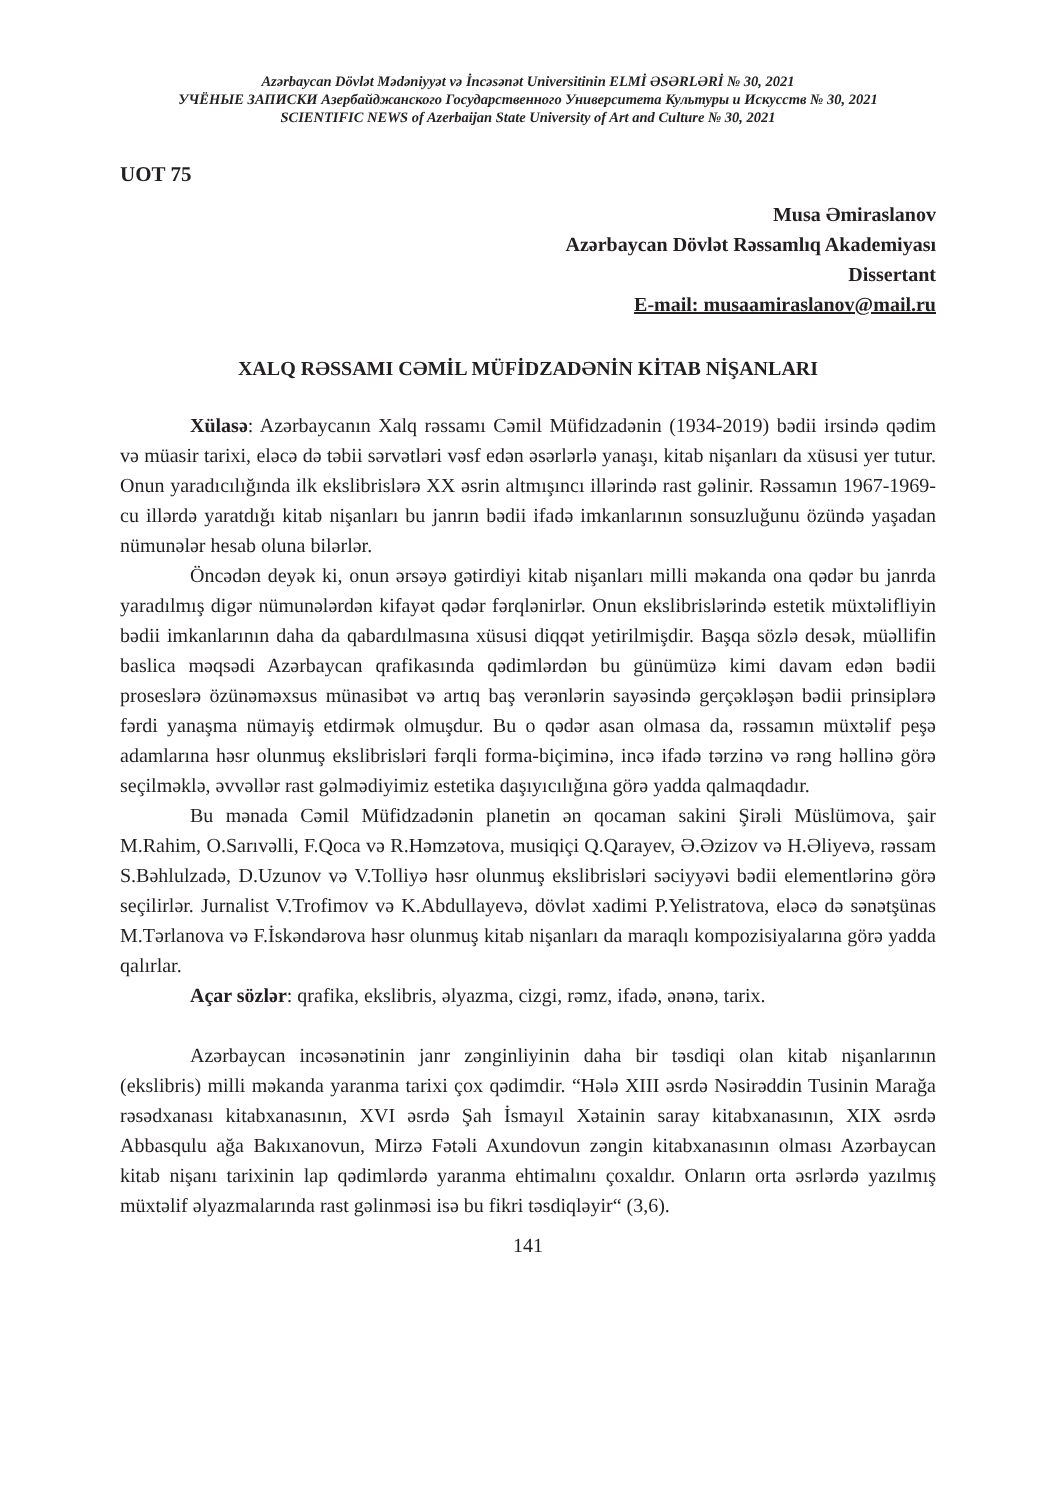Azərbaycan Dövlət Mədəniyyət və İncəsənət Universitinin ELMİ ƏSƏRLƏRİ № 30, 2021
УЧЁНЫЕ ЗАПИСКИ Азербайджанского Государственного Университета Культуры и Искусств № 30, 2021
SCIENTIFIC NEWS of Azerbaijan State University of Art and Culture № 30, 2021
UOT 75
Musa Əmiraslanov
Azərbaycan Dövlət Rəssamlıq Akademiyası
Dissertant
E-mail: musaamiraslanov@mail.ru
XALQ RƏSSAMI CƏMİL MÜFİDZADƏNİN KİTAB NİŞANLARI
Xülasə: Azərbaycanın Xalq rəssamı Cəmil Müfidzadənin (1934-2019) bədii irsində qədim və müasir tarixi, eləcə də təbii sərvətləri vəsf edən əsərlərlə yanaşı, kitab nişanları da xüsusi yer tutur. Onun yaradıcılığında ilk ekslibrislərə XX əsrin altmışıncı illərində rast gəlinir. Rəssamın 1967-1969-cu illərdə yaratdığı kitab nişanları bu janrın bədii ifadə imkanlarının sonsuzluğunu özündə yaşadan nümunələr hesab oluna bilərlər.
Öncədən deyək ki, onun ərsəyə gətirdiyi kitab nişanları milli məkanda ona qədər bu janrda yaradılmış digər nümunələrdən kifayət qədər fərqlənirlər. Onun ekslibrislərində estetik müxtəlifliyin bədii imkanlarının daha da qabardılmasına xüsusi diqqət yetirilmişdir. Başqa sözlə desək, müəllifin baslica məqsədi Azərbaycan qrafikasında qədimlərdən bu günümüzə kimi davam edən bədii proseslərə özünəməxsus münasibət və artıq baş verənlərin sayəsində gerçəkləşən bədii prinsiplərə fərdi yanaşma nümayiş etdirmək olmuşdur. Bu o qədər asan olmasa da, rəssamın müxtəlif peşə adamlarına həsr olunmuş ekslibrisləri fərqli forma-biçiminə, incə ifadə tərzinə və rəng həllinə görə seçilməklə, əvvəllər rast gəlmədiyimiz estetika daşıyıcılığına görə yadda qalmaqdadır.
Bu mənada Cəmil Müfidzadənin planetin ən qocaman sakini Şirəli Müslümova, şair M.Rahim, O.Sarıvəlli, F.Qoca və R.Həmzətova, musiqiçi Q.Qarayev, Ə.Əzizov və H.Əliyevə, rəssam S.Bəhlulzadə, D.Uzunov və V.Tolliyə həsr olunmuş ekslibrisləri səciyyəvi bədii elementlərinə görə seçilirlər. Jurnalist V.Trofimov və K.Abdullayevə, dövlət xadimi P.Yelistratova, eləcə də sənətşünas M.Tərlanova və F.İskəndərova həsr olunmuş kitab nişanları da maraqlı kompozisiyalarına görə yadda qalırlar.
Açar sözlər: qrafika, ekslibris, əlyazma, cizgi, rəmz, ifadə, ənənə, tarix.
Azərbaycan incəsənətinin janr zənginliyinin daha bir təsdiqi olan kitab nişanlarının (ekslibris) milli məkanda yaranma tarixi çox qədimdir. “Hələ XIII əsrdə Nəsirəddin Tusinin Marağa rəsədxanası kitabxanasının, XVI əsrdə Şah İsmayıl Xətainin saray kitabxanasının, XIX əsrdə Abbasqulu ağa Bakıxanovun, Mirzə Fətəli Axundovun zəngin kitabxanasının olması Azərbaycan kitab nişanı tarixinin lap qədimlərdə yaranma ehtimalını çoxaldır. Onların orta əsrlərdə yazılmış müxtəlif əlyazmalarında rast gəlinməsi isə bu fikri təsdiqləyir“ (3,6).
141